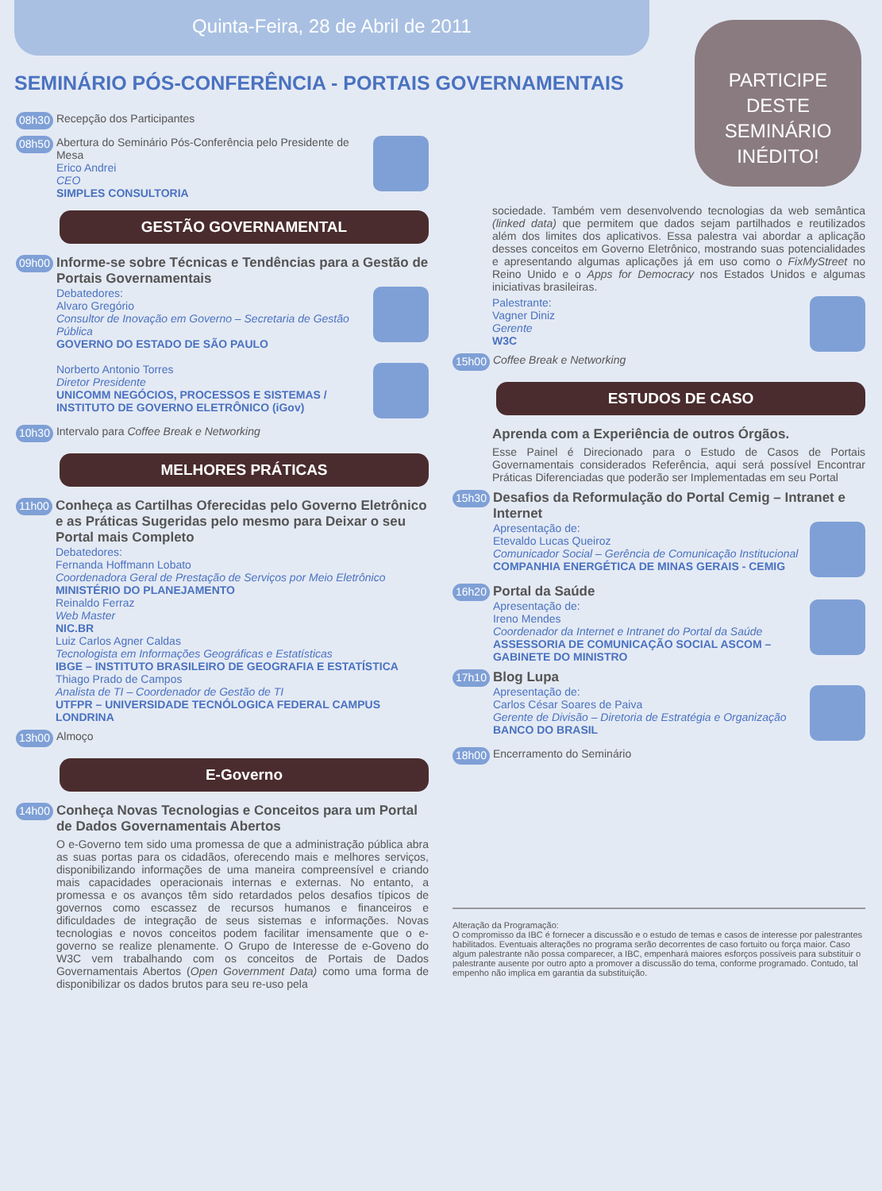Quinta-Feira, 28 de Abril de 2011
PARTICIPE DESTE SEMINÁRIO INÉDITO!
SEMINÁRIO PÓS-CONFERÊNCIA - PORTAIS GOVERNAMENTAIS
08h30
Recepção dos Participantes
08h50
Abertura do Seminário Pós-Conferência pelo Presidente de Mesa
Erico Andrei
CEO
SIMPLES CONSULTORIA
GESTÃO GOVERNAMENTAL
09h00
Informe-se sobre Técnicas e Tendências para a Gestão de Portais Governamentais
Debatedores:
Alvaro Gregório
Consultor de Inovação em Governo – Secretaria de Gestão Pública
GOVERNO DO ESTADO DE SÃO PAULO
Norberto Antonio Torres
Diretor Presidente
UNICOMM NEGÓCIOS, PROCESSOS E SISTEMAS / INSTITUTO DE GOVERNO ELETRÔNICO (iGov)
10h30
Intervalo para Coffee Break e Networking
MELHORES PRÁTICAS
11h00
Conheça as Cartilhas Oferecidas pelo Governo Eletrônico e as Práticas Sugeridas pelo mesmo para Deixar o seu Portal mais Completo
Debatedores:
Fernanda Hoffmann Lobato
Coordenadora Geral de Prestação de Serviços por Meio Eletrônico
MINISTÉRIO DO PLANEJAMENTO
Reinaldo Ferraz
Web Master
NIC.BR
Luiz Carlos Agner Caldas
Tecnologista em Informações Geográficas e Estatísticas
IBGE – INSTITUTO BRASILEIRO DE GEOGRAFIA E ESTATÍSTICA
Thiago Prado de Campos
Analista de TI – Coordenador de Gestão de TI
UTFPR – UNIVERSIDADE TECNÓLOGICA FEDERAL CAMPUS LONDRINA
13h00
Almoço
E-Governo
14h00
Conheça Novas Tecnologias e Conceitos para um Portal de Dados Governamentais Abertos
O e-Governo tem sido uma promessa de que a administração pública abra as suas portas para os cidadãos, oferecendo mais e melhores serviços, disponibilizando informações de uma maneira compreensível e criando mais capacidades operacionais internas e externas. No entanto, a promessa e os avanços têm sido retardados pelos desafios típicos de governos como escassez de recursos humanos e financeiros e dificuldades de integração de seus sistemas e informações. Novas tecnologias e novos conceitos podem facilitar imensamente que o e-governo se realize plenamente. O Grupo de Interesse de e-Goveno do W3C vem trabalhando com os conceitos de Portais de Dados Governamentais Abertos (Open Government Data) como uma forma de disponibilizar os dados brutos para seu re-uso pela
sociedade. Também vem desenvolvendo tecnologias da web semântica (linked data) que permitem que dados sejam partilhados e reutilizados além dos limites dos aplicativos. Essa palestra vai abordar a aplicação desses conceitos em Governo Eletrônico, mostrando suas potencialidades e apresentando algumas aplicações já em uso como o FixMyStreet no Reino Unido e o Apps for Democracy nos Estados Unidos e algumas iniciativas brasileiras.
Palestrante:
Vagner Diniz
Gerente
W3C
15h00
Coffee Break e Networking
ESTUDOS DE CASO
Aprenda com a Experiência de outros Órgãos.
Esse Painel é Direcionado para o Estudo de Casos de Portais Governamentais considerados Referência, aqui será possível Encontrar Práticas Diferenciadas que poderão ser Implementadas em seu Portal
15h30
Desafios da Reformulação do Portal Cemig – Intranet e Internet
Apresentação de:
Etevaldo Lucas Queiroz
Comunicador Social – Gerência de Comunicação Institucional
COMPANHIA ENERGÉTICA DE MINAS GERAIS - CEMIG
16h20
Portal da Saúde
Apresentação de:
Ireno Mendes
Coordenador da Internet e Intranet do Portal da Saúde
ASSESSORIA DE COMUNICAÇÃO SOCIAL ASCOM – GABINETE DO MINISTRO
17h10
Blog Lupa
Apresentação de:
Carlos César Soares de Paiva
Gerente de Divisão – Diretoria de Estratégia e Organização
BANCO DO BRASIL
18h00
Encerramento do Seminário
Alteração da Programação:
O compromisso da IBC é fornecer a discussão e o estudo de temas e casos de interesse por palestrantes habilitados. Eventuais alterações no programa serão decorrentes de caso fortuito ou força maior. Caso algum palestrante não possa comparecer, a IBC, empenhará maiores esforços possíveis para substituir o palestrante ausente por outro apto a promover a discussão do tema, conforme programado. Contudo, tal empenho não implica em garantia da substituição.